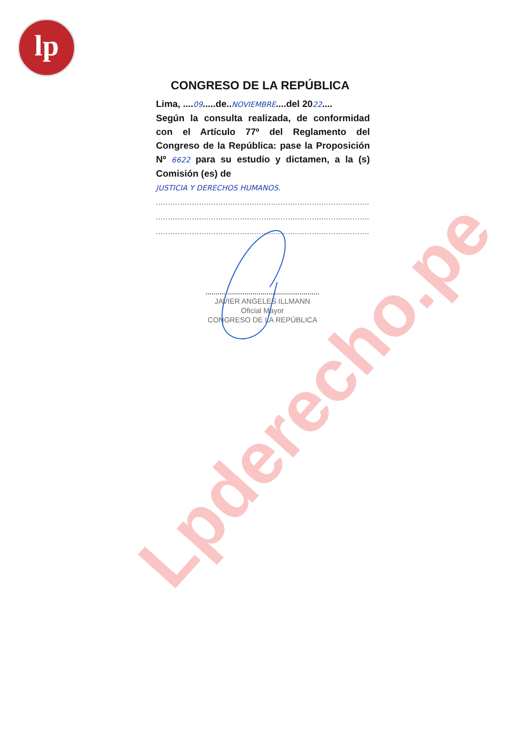lp
CONGRESO DE LA REPÚBLICA
Lima, ....09.....de..NOVIEMBRE....del 2022....
Según la consulta realizada, de conformidad con el Artículo 77º del Reglamento del Congreso de la República: pase la Proposición Nº 6622 para su estudio y dictamen, a la (s) Comisión (es) de
JUSTICIA Y DERECHOS HUMANOS.
..................................................................................................
..................................................................................................
..................................................................................................
JAVIER ANGELES ILLMANN
Oficial Mayor
CONGRESO DE LA REPÚBLICA
Lpderecho.pe